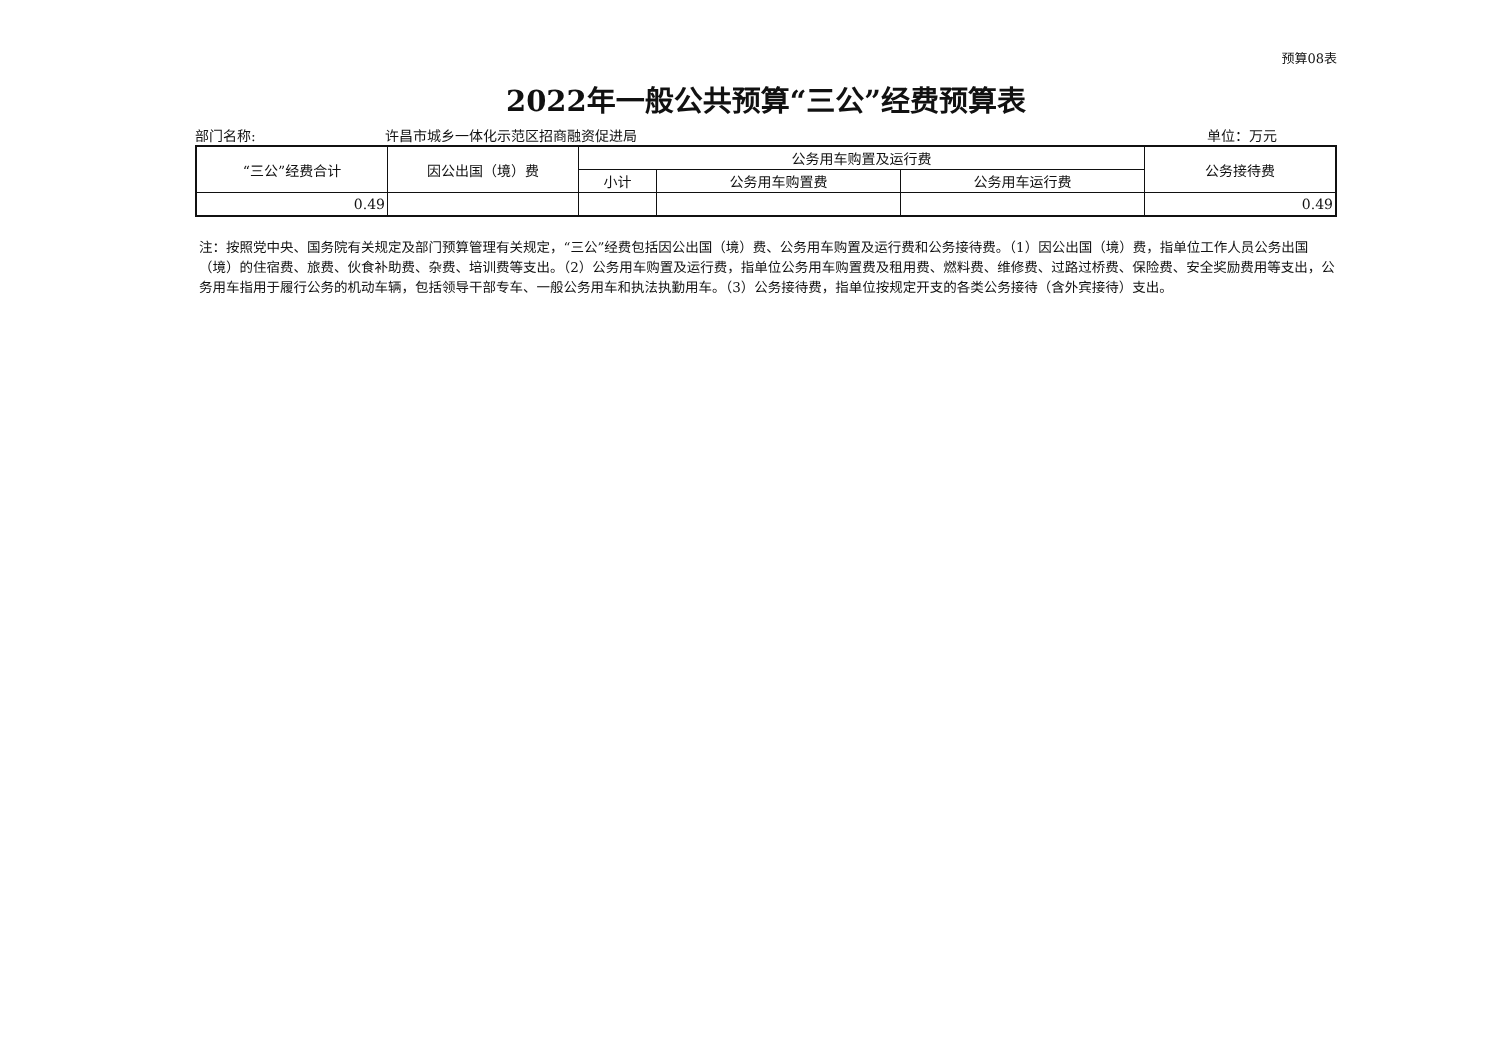预算08表
2022年一般公共预算“三公”经费预算表
部门名称: 许昌市城乡一体化示范区招商融资促进局 单位：万元
| “三公”经费合计 | 因公出国（境）费 | 公务用车购置及运行费 | | | 公务接待费 |
| --- | --- | --- | --- | --- | --- |
| | | 小计 | 公务用车购置费 | 公务用车运行费 | |
| 0.49 | | | | | 0.49 |
注：按照党中央、国务院有关规定及部门预算管理有关规定，“三公”经费包括因公出国（境）费、公务用车购置及运行费和公务接待费。（1）因公出国（境）费，指单位工作人员公务出国（境）的住宿费、旅费、伙食补助费、杂费、培训费等支出。（2）公务用车购置及运行费，指单位公务用车购置费及租用费、燃料费、维修费、过路过桥费、保险费、安全奖励费用等支出，公务用车指用于履行公务的机动车辆，包括领导干部专车、一般公务用车和执法执勤用车。（3）公务接待费，指单位按规定开支的各类公务接待（含外宾接待）支出。